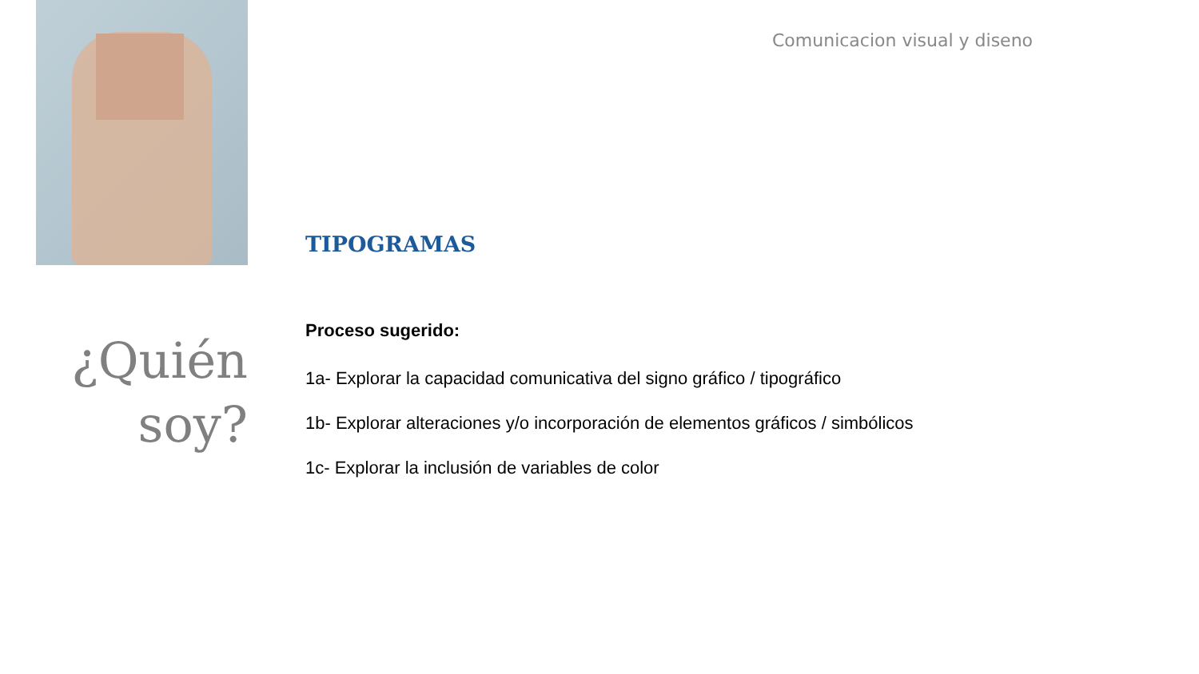Comunicacion visual y diseno
¿Quién
soy?
TIPOGRAMAS
Proceso sugerido:
1a- Explorar la capacidad comunicativa del signo gráfico / tipográfico
1b- Explorar alteraciones y/o incorporación de elementos gráficos / simbólicos
1c- Explorar la inclusión de variables de color